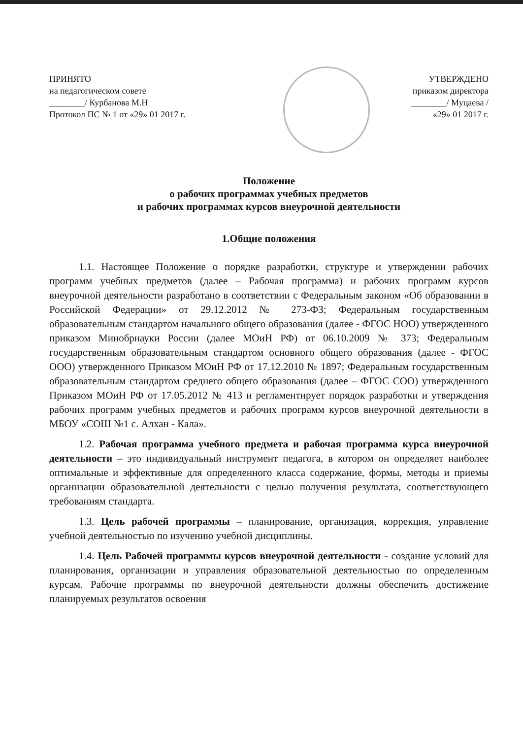ПРИНЯТО
на педагогическом совете
________/ Курбанова М.Н
Протокол ПС № 1 от «29» 01 2017 г.
УТВЕРЖДЕНО
приказом директора
________/ Муцаева /
«29» 01 2017 г.
Положение
о рабочих программах учебных предметов
и рабочих программах курсов внеурочной деятельности
1.Общие положения
1.1. Настоящее Положение о порядке разработки, структуре и утверждении рабочих программ учебных предметов (далее – Рабочая программа) и рабочих программ курсов внеурочной деятельности разработано в соответствии с Федеральным законом «Об образовании в Российской Федерации» от 29.12.2012 № 273-ФЗ; Федеральным государственным образовательным стандартом начального общего образования (далее - ФГОС НОО) утвержденного приказом Минобрнауки России (далее МОиН РФ) от 06.10.2009 № 373; Федеральным государственным образовательным стандартом основного общего образования (далее - ФГОС ООО) утвержденного Приказом МОиН РФ от 17.12.2010 № 1897; Федеральным государственным образовательным стандартом среднего общего образования (далее – ФГОС СОО) утвержденного Приказом МОиН РФ от 17.05.2012 № 413 и регламентирует порядок разработки и утверждения рабочих программ учебных предметов и рабочих программ курсов внеурочной деятельности в МБОУ «СОШ №1 с. Алхан - Кала».
1.2. Рабочая программа учебного предмета и рабочая программа курса внеурочной деятельности – это индивидуальный инструмент педагога, в котором он определяет наиболее оптимальные и эффективные для определенного класса содержание, формы, методы и приемы организации образовательной деятельности с целью получения результата, соответствующего требованиям стандарта.
1.3. Цель рабочей программы – планирование, организация, коррекция, управление учебной деятельностью по изучению учебной дисциплины.
1.4. Цель Рабочей программы курсов внеурочной деятельности - создание условий для планирования, организации и управления образовательной деятельностью по определенным курсам. Рабочие программы по внеурочной деятельности должны обеспечить достижение планируемых результатов освоения